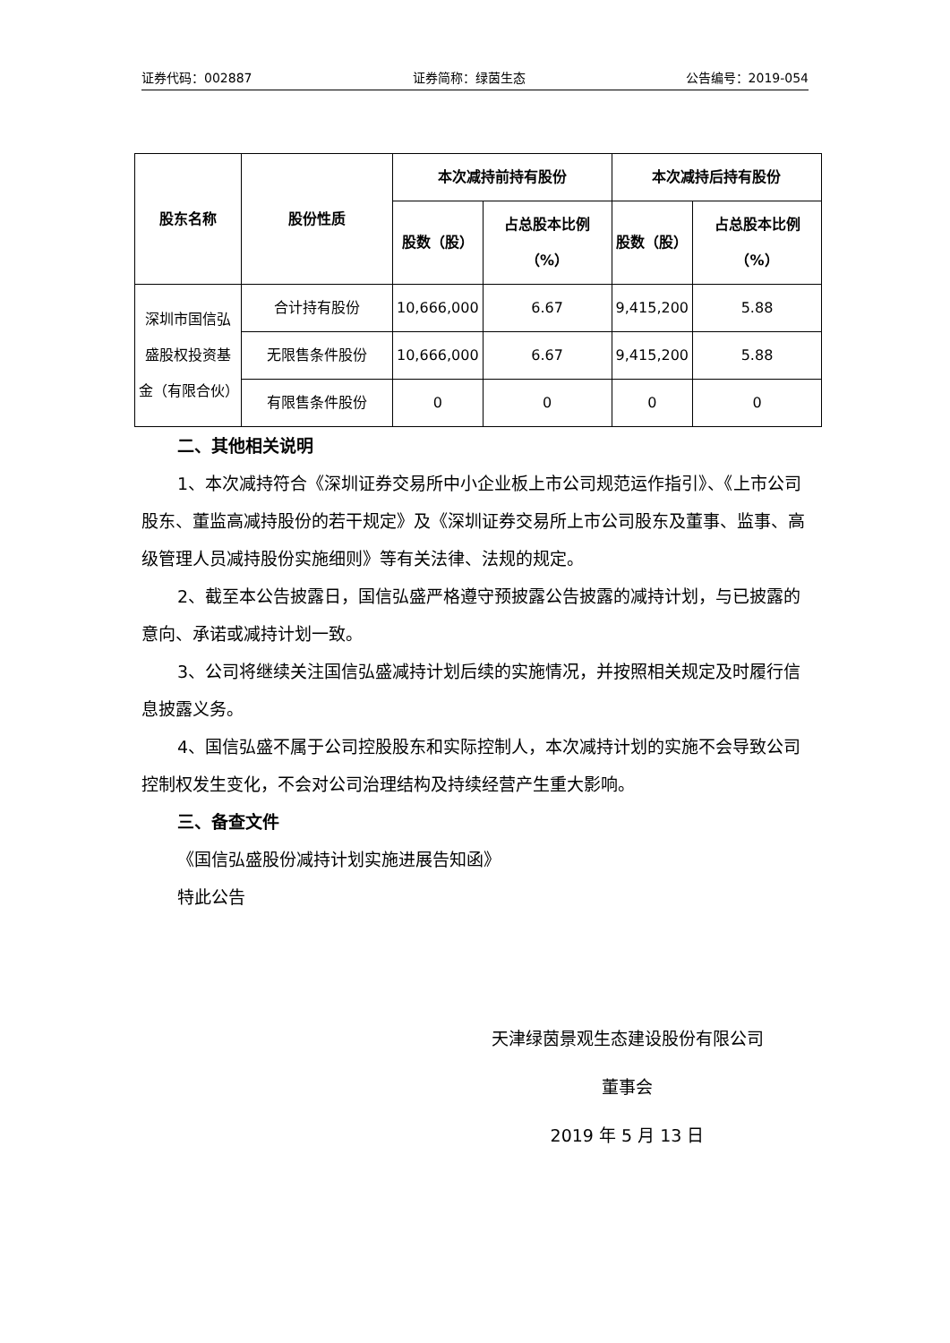证券代码：002887 证券简称：绿茵生态 公告编号：2019-054
| 股东名称 | 股份性质 | 本次减持前持有股份 | | 本次减持后持有股份 | |
| --- | --- | --- | --- | --- | --- |
| | | 股数（股） | 占总股本比例（%） | 股数（股） | 占总股本比例（%） |
| 深圳市国信弘盛股权投资基金（有限合伙） | 合计持有股份 | 10,666,000 | 6.67 | 9,415,200 | 5.88 |
| | 无限售条件股份 | 10,666,000 | 6.67 | 9,415,200 | 5.88 |
| | 有限售条件股份 | 0 | 0 | 0 | 0 |
二、其他相关说明
1、本次减持符合《深圳证券交易所中小企业板上市公司规范运作指引》、《上市公司股东、董监高减持股份的若干规定》及《深圳证券交易所上市公司股东及董事、监事、高级管理人员减持股份实施细则》等有关法律、法规的规定。
2、截至本公告披露日，国信弘盛严格遵守预披露公告披露的减持计划，与已披露的意向、承诺或减持计划一致。
3、公司将继续关注国信弘盛减持计划后续的实施情况，并按照相关规定及时履行信息披露义务。
4、国信弘盛不属于公司控股股东和实际控制人，本次减持计划的实施不会导致公司控制权发生变化，不会对公司治理结构及持续经营产生重大影响。
三、备查文件
《国信弘盛股份减持计划实施进展告知函》
特此公告
天津绿茵景观生态建设股份有限公司
董事会
2019 年 5 月 13 日